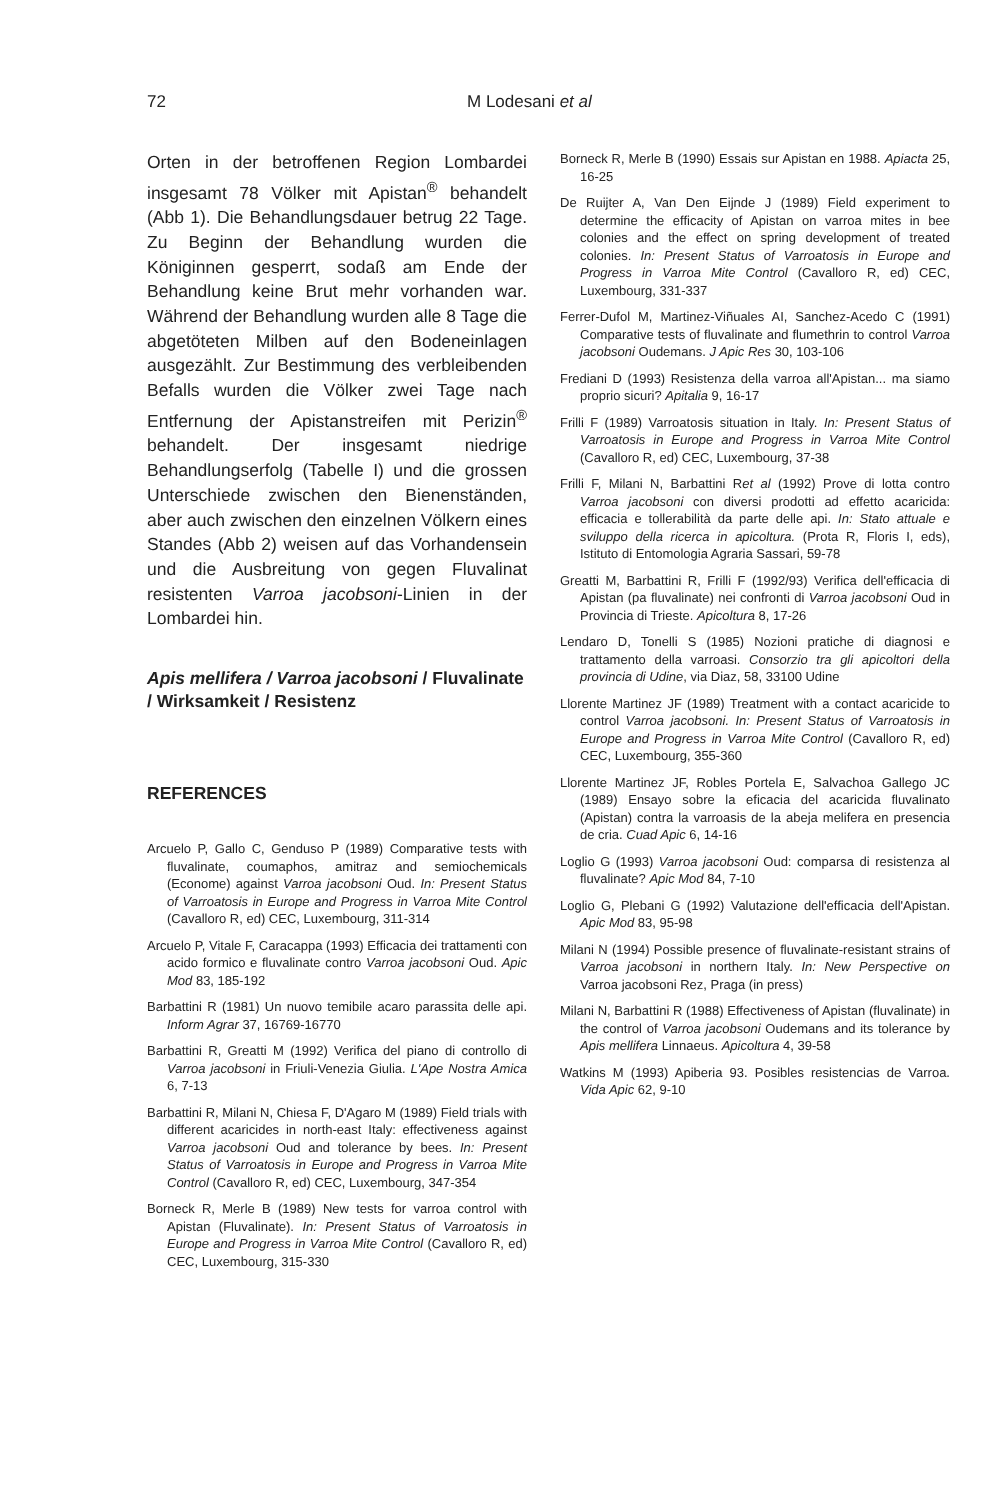72 M Lodesani et al
Orten in der betroffenen Region Lombardei insgesamt 78 Völker mit Apistan<sup>®</sup> behandelt (Abb 1). Die Behandlungsdauer betrug 22 Tage. Zu Beginn der Behandlung wurden die Königinnen gesperrt, sodaß am Ende der Behandlung keine Brut mehr vorhanden war. Während der Behandlung wurden alle 8 Tage die abgetöteten Milben auf den Bodeneinlagen ausgezählt. Zur Bestimmung des verbleibenden Befalls wurden die Völker zwei Tage nach Entfernung der Apistanstreifen mit Perizin<sup>®</sup> behandelt. Der insgesamt niedrige Behandlungserfolg (Tabelle I) und die grossen Unterschiede zwischen den Bienenständen, aber auch zwischen den einzelnen Völkern eines Standes (Abb 2) weisen auf das Vorhandensein und die Ausbreitung von gegen Fluvalinat resistenten Varroa jacobsoni-Linien in der Lombardei hin.
Apis mellifera / Varroa jacobsoni / Fluvalinate / Wirksamkeit / Resistenz
REFERENCES
Arcuelo P, Gallo C, Genduso P (1989) Comparative tests with fluvalinate, coumaphos, amitraz and semiochemicals (Econome) against Varroa jacobsoni Oud. In: Present Status of Varroatosis in Europe and Progress in Varroa Mite Control (Cavalloro R, ed) CEC, Luxembourg, 311-314
Arcuelo P, Vitale F, Caracappa (1993) Efficacia dei trattamenti con acido formico e fluvalinate contro Varroa jacobsoni Oud. Apic Mod 83, 185-192
Barbattini R (1981) Un nuovo temibile acaro parassita delle api. Inform Agrar 37, 16769-16770
Barbattini R, Greatti M (1992) Verifica del piano di controllo di Varroa jacobsoni in Friuli-Venezia Giulia. L'Ape Nostra Amica 6, 7-13
Barbattini R, Milani N, Chiesa F, D'Agaro M (1989) Field trials with different acaricides in north-east Italy: effectiveness against Varroa jacobsoni Oud and tolerance by bees. In: Present Status of Varroatosis in Europe and Progress in Varroa Mite Control (Cavalloro R, ed) CEC, Luxembourg, 347-354
Borneck R, Merle B (1989) New tests for varroa control with Apistan (Fluvalinate). In: Present Status of Varroatosis in Europe and Progress in Varroa Mite Control (Cavalloro R, ed) CEC, Luxembourg, 315-330
Borneck R, Merle B (1990) Essais sur Apistan en 1988. Apiacta 25, 16-25
De Ruijter A, Van Den Eijnde J (1989) Field experiment to determine the efficacity of Apistan on varroa mites in bee colonies and the effect on spring development of treated colonies. In: Present Status of Varroatosis in Europe and Progress in Varroa Mite Control (Cavalloro R, ed) CEC, Luxembourg, 331-337
Ferrer-Dufol M, Martinez-Viñuales AI, Sanchez-Acedo C (1991) Comparative tests of fluvalinate and flumethrin to control Varroa jacobsoni Oudemans. J Apic Res 30, 103-106
Frediani D (1993) Resistenza della varroa all'Apistan... ma siamo proprio sicuri? Apitalia 9, 16-17
Frilli F (1989) Varroatosis situation in Italy. In: Present Status of Varroatosis in Europe and Progress in Varroa Mite Control (Cavalloro R, ed) CEC, Luxembourg, 37-38
Frilli F, Milani N, Barbattini Ret al (1992) Prove di lotta contro Varroa jacobsoni con diversi prodotti ad effetto acaricida: efficacia e tollerabilità da parte delle api. In: Stato attuale e sviluppo della ricerca in apicoltura. (Prota R, Floris I, eds), Istituto di Entomologia Agraria Sassari, 59-78
Greatti M, Barbattini R, Frilli F (1992/93) Verifica dell'efficacia di Apistan (pa fluvalinate) nei confronti di Varroa jacobsoni Oud in Provincia di Trieste. Apicoltura 8, 17-26
Lendaro D, Tonelli S (1985) Nozioni pratiche di diagnosi e trattamento della varroasi. Consorzio tra gli apicoltori della provincia di Udine, via Diaz, 58, 33100 Udine
Llorente Martinez JF (1989) Treatment with a contact acaricide to control Varroa jacobsoni. In: Present Status of Varroatosis in Europe and Progress in Varroa Mite Control (Cavalloro R, ed) CEC, Luxembourg, 355-360
Llorente Martinez JF, Robles Portela E, Salvachoa Gallego JC (1989) Ensayo sobre la eficacia del acaricida fluvalinato (Apistan) contra la varroasis de la abeja melifera en presencia de cria. Cuad Apic 6, 14-16
Loglio G (1993) Varroa jacobsoni Oud: comparsa di resistenza al fluvalinate? Apic Mod 84, 7-10
Loglio G, Plebani G (1992) Valutazione dell'efficacia dell'Apistan. Apic Mod 83, 95-98
Milani N (1994) Possible presence of fluvalinate-resistant strains of Varroa jacobsoni in northern Italy. In: New Perspective on Varroa jacobsoni Rez, Praga (in press)
Milani N, Barbattini R (1988) Effectiveness of Apistan (fluvalinate) in the control of Varroa jacobsoni Oudemans and its tolerance by Apis mellifera Linnaeus. Apicoltura 4, 39-58
Watkins M (1993) Apiberia 93. Posibles resistencias de Varroa. Vida Apic 62, 9-10